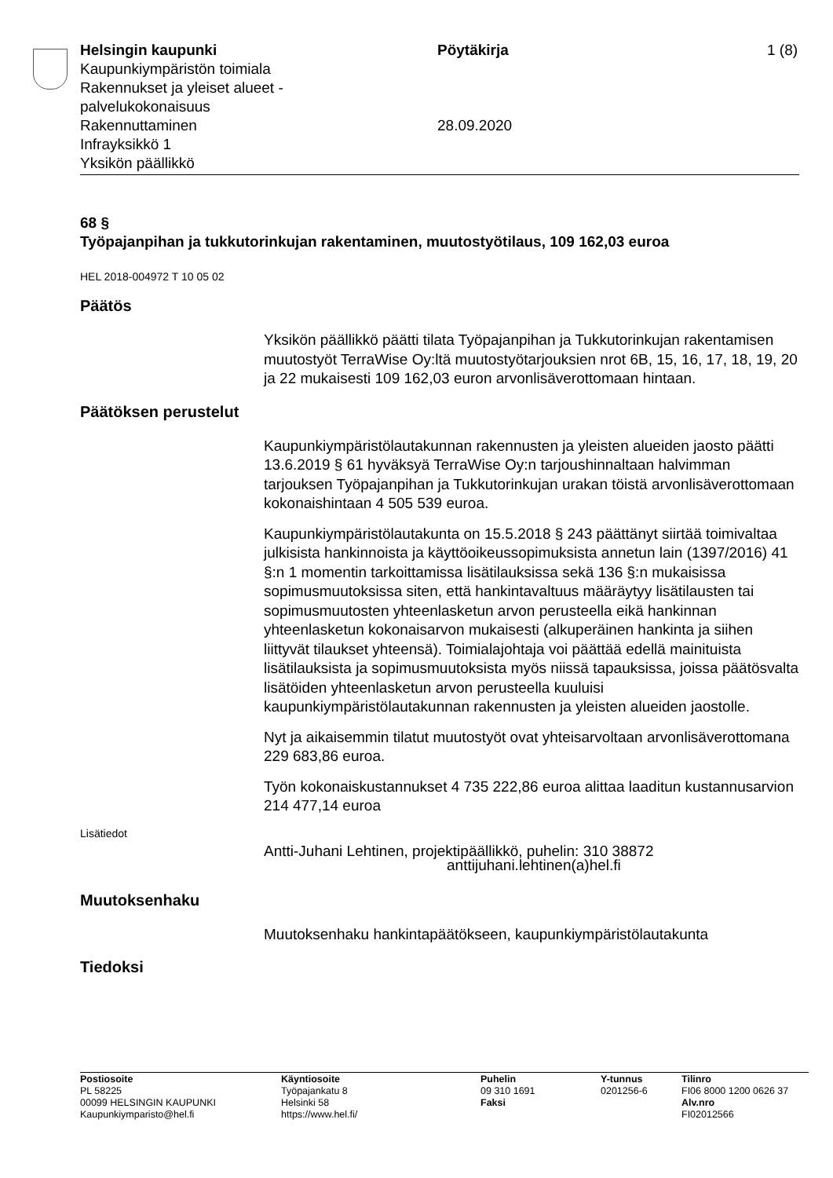Helsingin kaupunki
Kaupunkiympäristön toimiala
Rakennukset ja yleiset alueet -
palvelukokonaisuus
Rakennuttaminen
Infrayksikkö 1
Yksikön päällikkö
Pöytäkirja
28.09.2020
1 (8)
68 §
Työpajanpihan ja tukkutorinkujan rakentaminen, muutostyötilaus, 109 162,03 euroa
HEL 2018-004972 T 10 05 02
Päätös
Yksikön päällikkö päätti tilata Työpajanpihan ja Tukkutorinkujan rakentamisen muutostyöt TerraWise Oy:ltä muutostyötarjouksien nrot 6B, 15, 16, 17, 18, 19, 20 ja 22 mukaisesti 109 162,03 euron arvonlisäverottomaan hintaan.
Päätöksen perustelut
Kaupunkiympäristölautakunnan rakennusten ja yleisten alueiden jaosto päätti 13.6.2019 § 61 hyväksyä TerraWise Oy:n tarjoushinnaltaan halvimman tarjouksen Työpajanpihan ja Tukkutorinkujan urakan töistä arvonlisäverottomaan kokonaishintaan 4 505 539 euroa.
Kaupunkiympäristölautakunta on 15.5.2018 § 243 päättänyt siirtää toimivaltaa julkisista hankinnoista ja käyttöoikeussopimuksista annetun lain (1397/2016) 41 §:n 1 momentin tarkoittamissa lisätilauksissa sekä 136 §:n mukaisissa sopimusmuutoksissa siten, että hankintavaltuus määräytyy lisätilausten tai sopimusmuutosten yhteenlasketun arvon perusteella eikä hankinnan yhteenlasketun kokonaisarvon mukaisesti (alkuperäinen hankinta ja siihen liittyvät tilaukset yhteensä). Toimialajohtaja voi päättää edellä mainituista lisätilauksista ja sopimusmuutoksista myös niissä tapauksissa, joissa päätösvalta lisätöiden yhteenlasketun arvon perusteella kuuluisi kaupunkiympäristölautakunnan rakennusten ja yleisten alueiden jaostolle.
Nyt ja aikaisemmin tilatut muutostyöt ovat yhteisarvoltaan arvonlisäverottomana 229 683,86 euroa.
Työn kokonaiskustannukset 4 735 222,86 euroa alittaa laaditun kustannusarvion 214 477,14 euroa
Lisätiedot
Antti-Juhani Lehtinen, projektipäällikkö, puhelin: 310 38872
anttijuhani.lehtinen(a)hel.fi
Muutoksenhaku
Muutoksenhaku hankintapäätökseen, kaupunkiympäristölautakunta
Tiedoksi
Postiosoite
PL 58225
00099 HELSINGIN KAUPUNKI
Kaupunkiymparisto@hel.fi
Käyntiosoite
Työpajankatu 8
Helsinki 58
https://www.hel.fi/
Puhelin
09 310 1691
Faksi
Y-tunnus
0201256-6
Tilinro
FI06 8000 1200 0626 37
Alv.nro
FI02012566